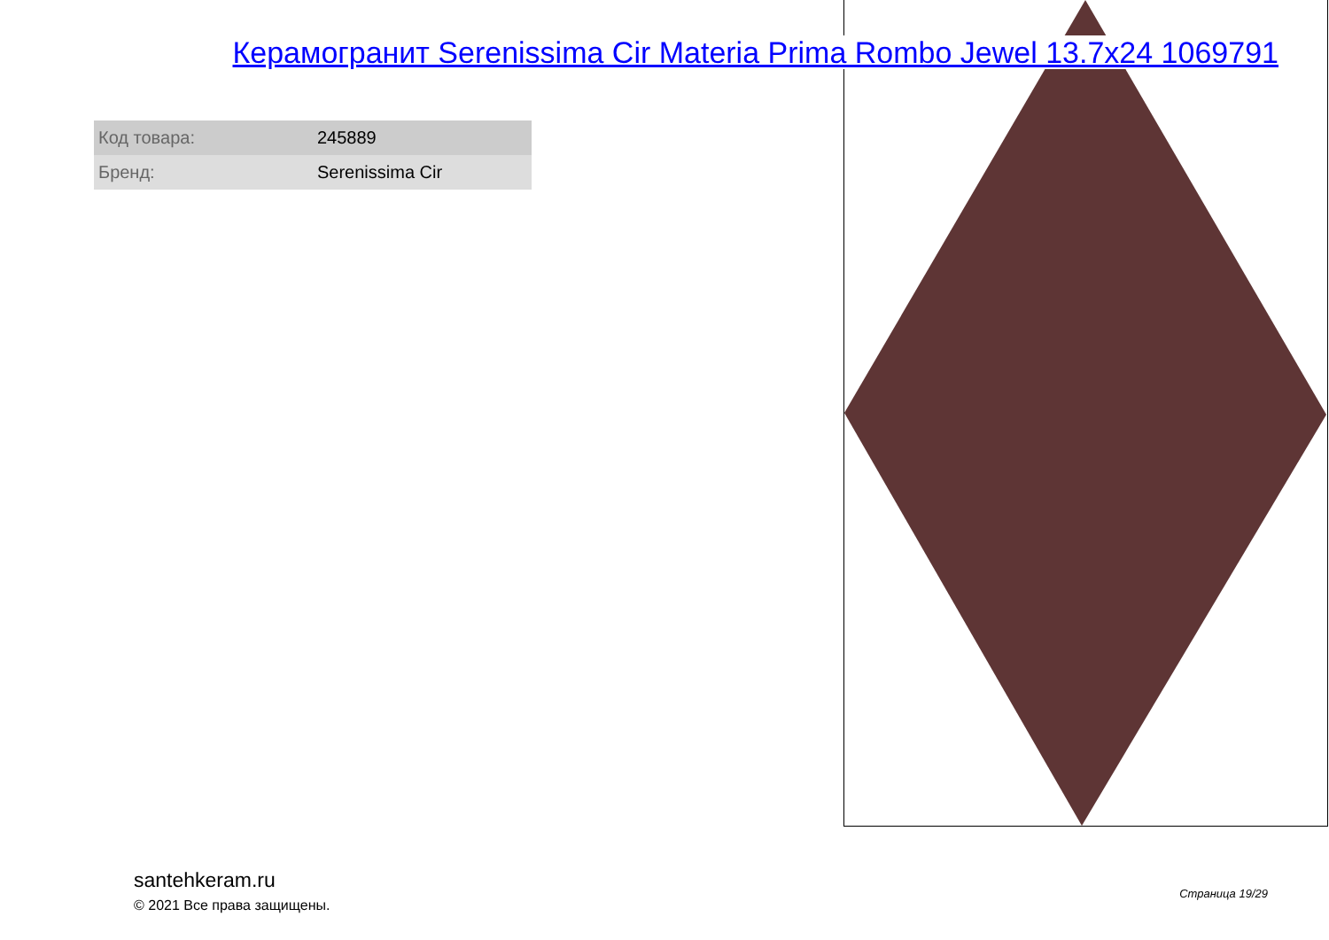Керамогранит Serenissima Cir Materia Prima Rombo Jewel 13.7x24 1069791
| Код товара: | 245889 |
| Бренд: | Serenissima Cir |
santehkeram.ru
© 2021 Все права защищены.
Страница 19/29